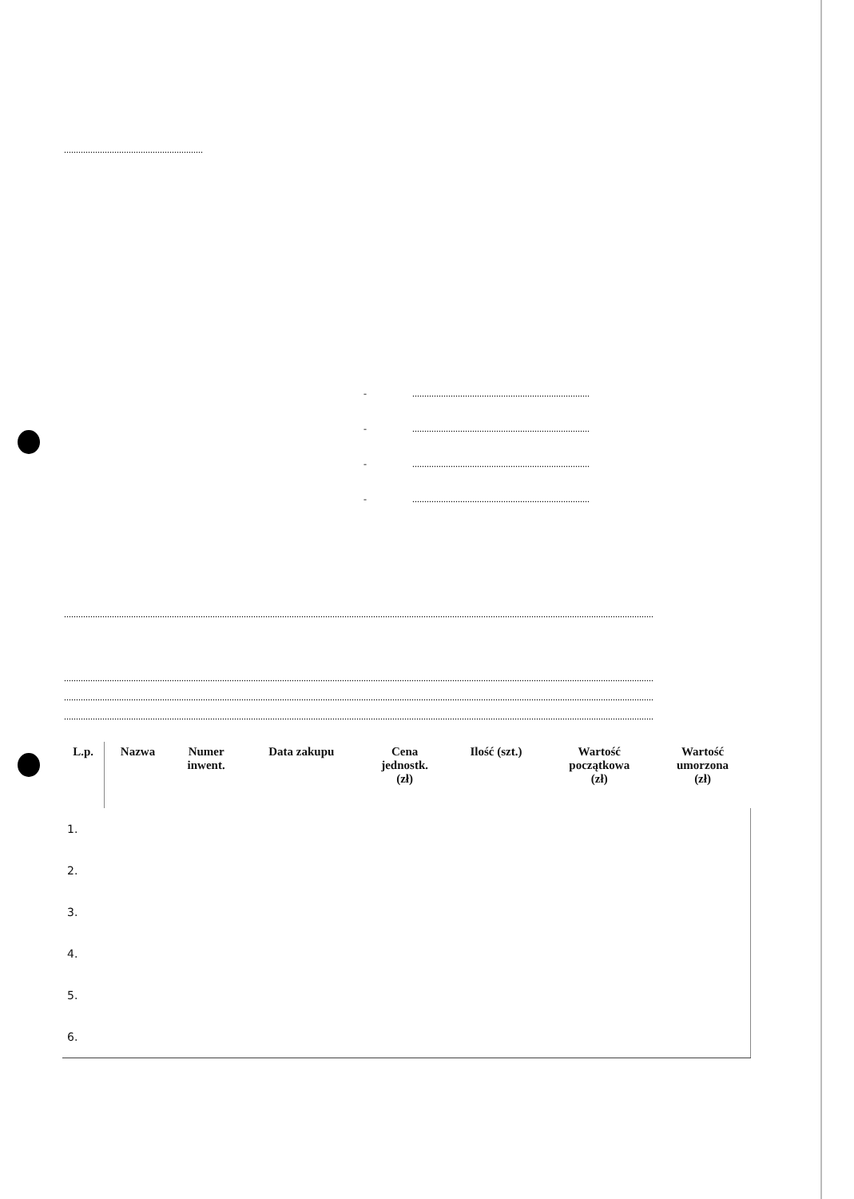..........................................................
- ..........................................................................
- ..........................................................................
- ..........................................................................
- ..........................................................................
......................................................................................................................................................................................................................................................
......................................................................................................................................................................................................................................................
......................................................................................................................................................................................................................................................
......................................................................................................................................................................................................................................................
| L.p. | Nazwa | Numer inwent. | Data zakupu | Cena jednostk. (zł) | Ilość (szt.) | Wartość początkowa (zł) | Wartość umorzona (zł) |
| --- | --- | --- | --- | --- | --- | --- | --- |
| 1. | | | | | | | |
| 2. | | | | | | | |
| 3. | | | | | | | |
| 4. | | | | | | | |
| 5. | | | | | | | |
| 6. | | | | | | | |